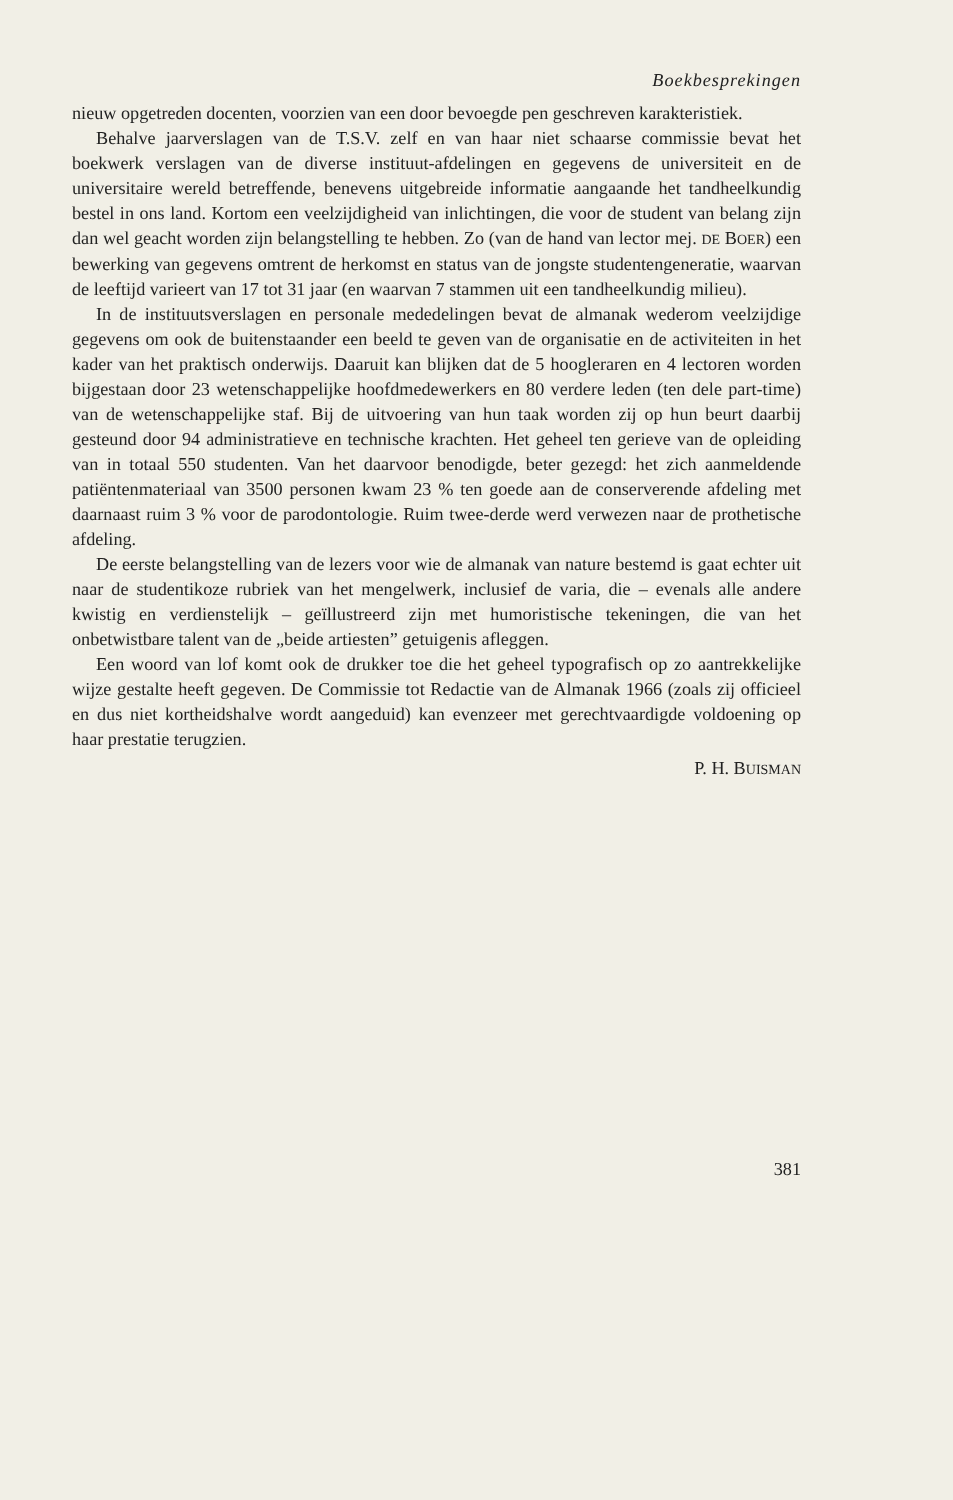Boekbesprekingen
nieuw opgetreden docenten, voorzien van een door bevoegde pen geschreven karakteristiek.
Behalve jaarverslagen van de T.S.V. zelf en van haar niet schaarse commissie bevat het boekwerk verslagen van de diverse instituut-afdelingen en gegevens de universiteit en de universitaire wereld betreffende, benevens uitgebreide informatie aangaande het tandheelkundig bestel in ons land. Kortom een veelzijdigheid van inlichtingen, die voor de student van belang zijn dan wel geacht worden zijn belangstelling te hebben. Zo (van de hand van lector mej. DE BOER) een bewerking van gegevens omtrent de herkomst en status van de jongste studentengeneratie, waarvan de leeftijd varieert van 17 tot 31 jaar (en waarvan 7 stammen uit een tandheelkundig milieu).
In de instituutsverslagen en personale mededelingen bevat de almanak wederom veelzijdige gegevens om ook de buitenstaander een beeld te geven van de organisatie en de activiteiten in het kader van het praktisch onderwijs. Daaruit kan blijken dat de 5 hoogleraren en 4 lectoren worden bijgestaan door 23 wetenschappelijke hoofdmedewerkers en 80 verdere leden (ten dele part-time) van de wetenschappelijke staf. Bij de uitvoering van hun taak worden zij op hun beurt daarbij gesteund door 94 administratieve en technische krachten. Het geheel ten gerieve van de opleiding van in totaal 550 studenten. Van het daarvoor benodigde, beter gezegd: het zich aanmeldende patiëntenmateriaal van 3500 personen kwam 23 % ten goede aan de conserverende afdeling met daarnaast ruim 3 % voor de parodontologie. Ruim twee-derde werd verwezen naar de prothetische afdeling.
De eerste belangstelling van de lezers voor wie de almanak van nature bestemd is gaat echter uit naar de studentikoze rubriek van het mengelwerk, inclusief de varia, die – evenals alle andere kwistig en verdienstelijk – geïllustreerd zijn met humoristische tekeningen, die van het onbetwistbare talent van de „beide artiesten” getuigenis afleggen.
Een woord van lof komt ook de drukker toe die het geheel typografisch op zo aantrekkelijke wijze gestalte heeft gegeven. De Commissie tot Redactie van de Almanak 1966 (zoals zij officieel en dus niet kortheidshalve wordt aangeduid) kan evenzeer met gerechtvaardigde voldoening op haar prestatie terugzien.
P. H. BUISMAN
381